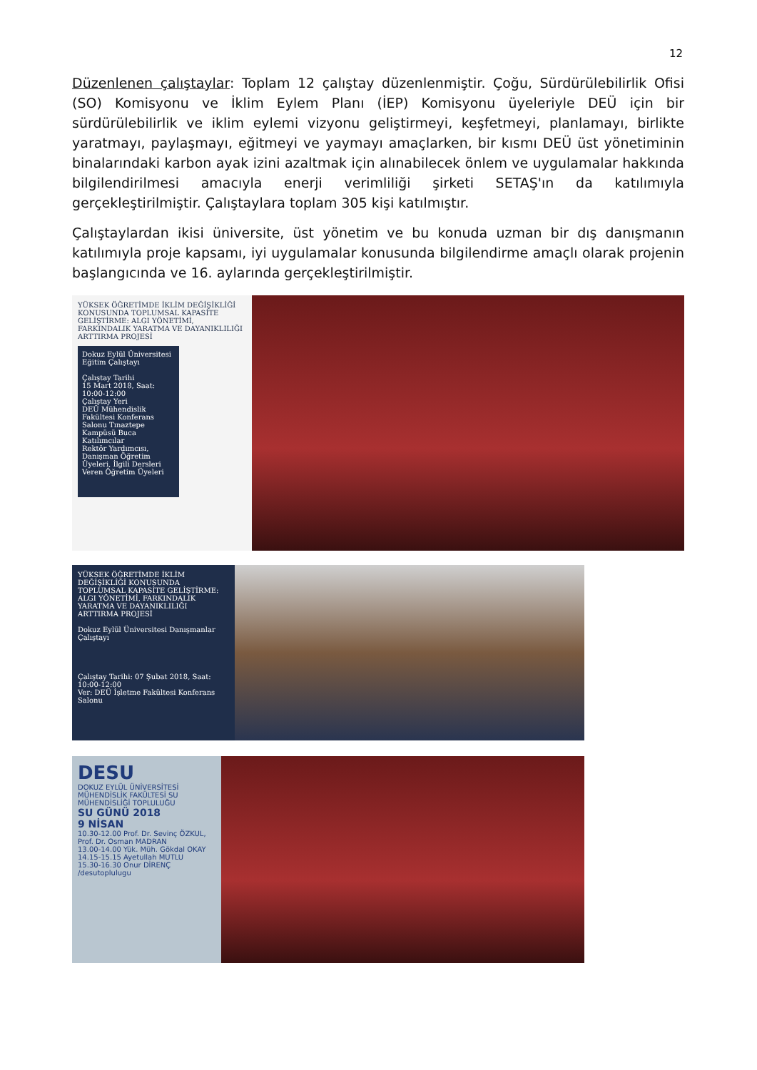12
Düzenlenen çalıştaylar: Toplam 12 çalıştay düzenlenmiştir. Çoğu, Sürdürülebilirlik Ofisi (SO) Komisyonu ve İklim Eylem Planı (İEP) Komisyonu üyeleriyle DEÜ için bir sürdürülebilirlik ve iklim eylemi vizyonu geliştirmeyi, keşfetmeyi, planlamayı, birlikte yaratmayı, paylaşmayı, eğitmeyi ve yaymayı amaçlarken, bir kısmı DEÜ üst yönetiminin binalarındaki karbon ayak izini azaltmak için alınabilecek önlem ve uygulamalar hakkında bilgilendirilmesi amacıyla enerji verimliliği şirketi SETAŞ'ın da katılımıyla gerçekleştirilmiştir. Çalıştaylara toplam 305 kişi katılmıştır.
Çalıştaylardan ikisi üniversite, üst yönetim ve bu konuda uzman bir dış danışmanın katılımıyla proje kapsamı, iyi uygulamalar konusunda bilgilendirme amaçlı olarak projenin başlangıcında ve 16. aylarında gerçekleştirilmiştir.
YÜKSEK ÖĞRETİMDE İKLİM DEĞİŞİKLİĞİ KONUSUNDA TOPLUMSAL KAPASİTE GELİŞTİRME: ALGI YÖNETİMİ, FARKINDALIK YARATMA VE DAYANIKLILIĞI ARTTIRMA PROJESİ
Dokuz Eylül Üniversitesi Eğitim Çalıştayı
Çalıştay Tarihi
15 Mart 2018, Saat: 10:00-12:00
Çalıştay Yeri
DEÜ Mühendislik Fakültesi Konferans Salonu Tınaztepe Kampüsü Buca
Katılımcılar
Rektör Yardımcısı, Danışman Öğretim Üyeleri, İlgili Dersleri Veren Öğretim Üyeleri
YÜKSEK ÖĞRETİMDE İKLİM DEĞİŞİKLİĞİ KONUSUNDA TOPLUMSAL KAPASİTE GELİŞTİRME: ALGI YÖNETİMİ, FARKINDALIK YARATMA VE DAYANIKLILIĞI ARTTIRMA PROJESİ
Dokuz Eylül Üniversitesi Danışmanlar Çalıştayı
Çalıştay Tarihi: 07 Şubat 2018, Saat: 10:00-12:00
Ver: DEÜ İşletme Fakültesi Konferans Salonu
DESU
DOKUZ EYLÜL ÜNİVERSİTESİ MÜHENDİSLİK FAKÜLTESİ SU MÜHENDİSLİĞİ TOPLULUĞU
SU GÜNÜ 2018
9 NİSAN
10.30-12.00 Prof. Dr. Sevinç ÖZKUL, Prof. Dr. Osman MADRAN
13.00-14.00 Yük. Müh. Gökdal OKAY
14.15-15.15 Ayetullah MUTLU
15.30-16.30 Onur DİRENÇ
/desutoplulugu